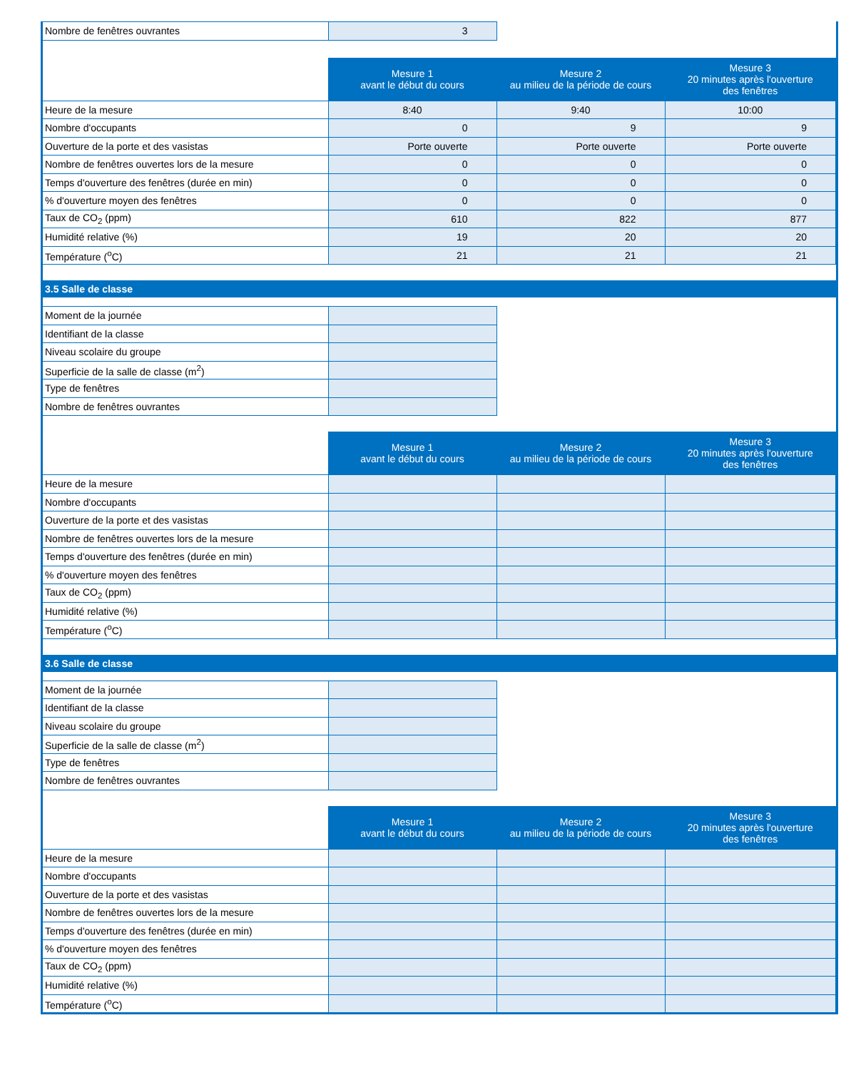| Nombre de fenêtres ouvrantes | 3 | | |
| | Mesure 1 avant le début du cours | Mesure 2 au milieu de la période de cours | Mesure 3 20 minutes après l'ouverture des fenêtres |
| Heure de la mesure | 8:40 | 9:40 | 10:00 |
| Nombre d'occupants | 0 | 9 | 9 |
| Ouverture de la porte et des vasistas | Porte ouverte | Porte ouverte | Porte ouverte |
| Nombre de fenêtres ouvertes lors de la mesure | 0 | 0 | 0 |
| Temps d'ouverture des fenêtres (durée en min) | 0 | 0 | 0 |
| % d'ouverture moyen des fenêtres | 0 | 0 | 0 |
| Taux de CO<sub>2</sub> (ppm) | 610 | 822 | 877 |
| Humidité relative (%) | 19 | 20 | 20 |
| Température (<sup>o</sup>C) | 21 | 21 | 21 |
| 3.5 Salle de classe | | | |
| Moment de la journée | | | |
| Identifiant de la classe | | | |
| Niveau scolaire du groupe | | | |
| Superficie de la salle de classe (m<sup>2</sup>) | | | |
| Type de fenêtres | | | |
| Nombre de fenêtres ouvrantes | | | |
| | Mesure 1 avant le début du cours | Mesure 2 au milieu de la période de cours | Mesure 3 20 minutes après l'ouverture des fenêtres |
| Heure de la mesure | | | |
| Nombre d'occupants | | | |
| Ouverture de la porte et des vasistas | | | |
| Nombre de fenêtres ouvertes lors de la mesure | | | |
| Temps d'ouverture des fenêtres (durée en min) | | | |
| % d'ouverture moyen des fenêtres | | | |
| Taux de CO<sub>2</sub> (ppm) | | | |
| Humidité relative (%) | | | |
| Température (<sup>o</sup>C) | | | |
| 3.6 Salle de classe | | | |
| Moment de la journée | | | |
| Identifiant de la classe | | | |
| Niveau scolaire du groupe | | | |
| Superficie de la salle de classe (m<sup>2</sup>) | | | |
| Type de fenêtres | | | |
| Nombre de fenêtres ouvrantes | | | |
| | Mesure 1 avant le début du cours | Mesure 2 au milieu de la période de cours | Mesure 3 20 minutes après l'ouverture des fenêtres |
| Heure de la mesure | | | |
| Nombre d'occupants | | | |
| Ouverture de la porte et des vasistas | | | |
| Nombre de fenêtres ouvertes lors de la mesure | | | |
| Temps d'ouverture des fenêtres (durée en min) | | | |
| % d'ouverture moyen des fenêtres | | | |
| Taux de CO<sub>2</sub> (ppm) | | | |
| Humidité relative (%) | | | |
| Température (<sup>o</sup>C) | | | |